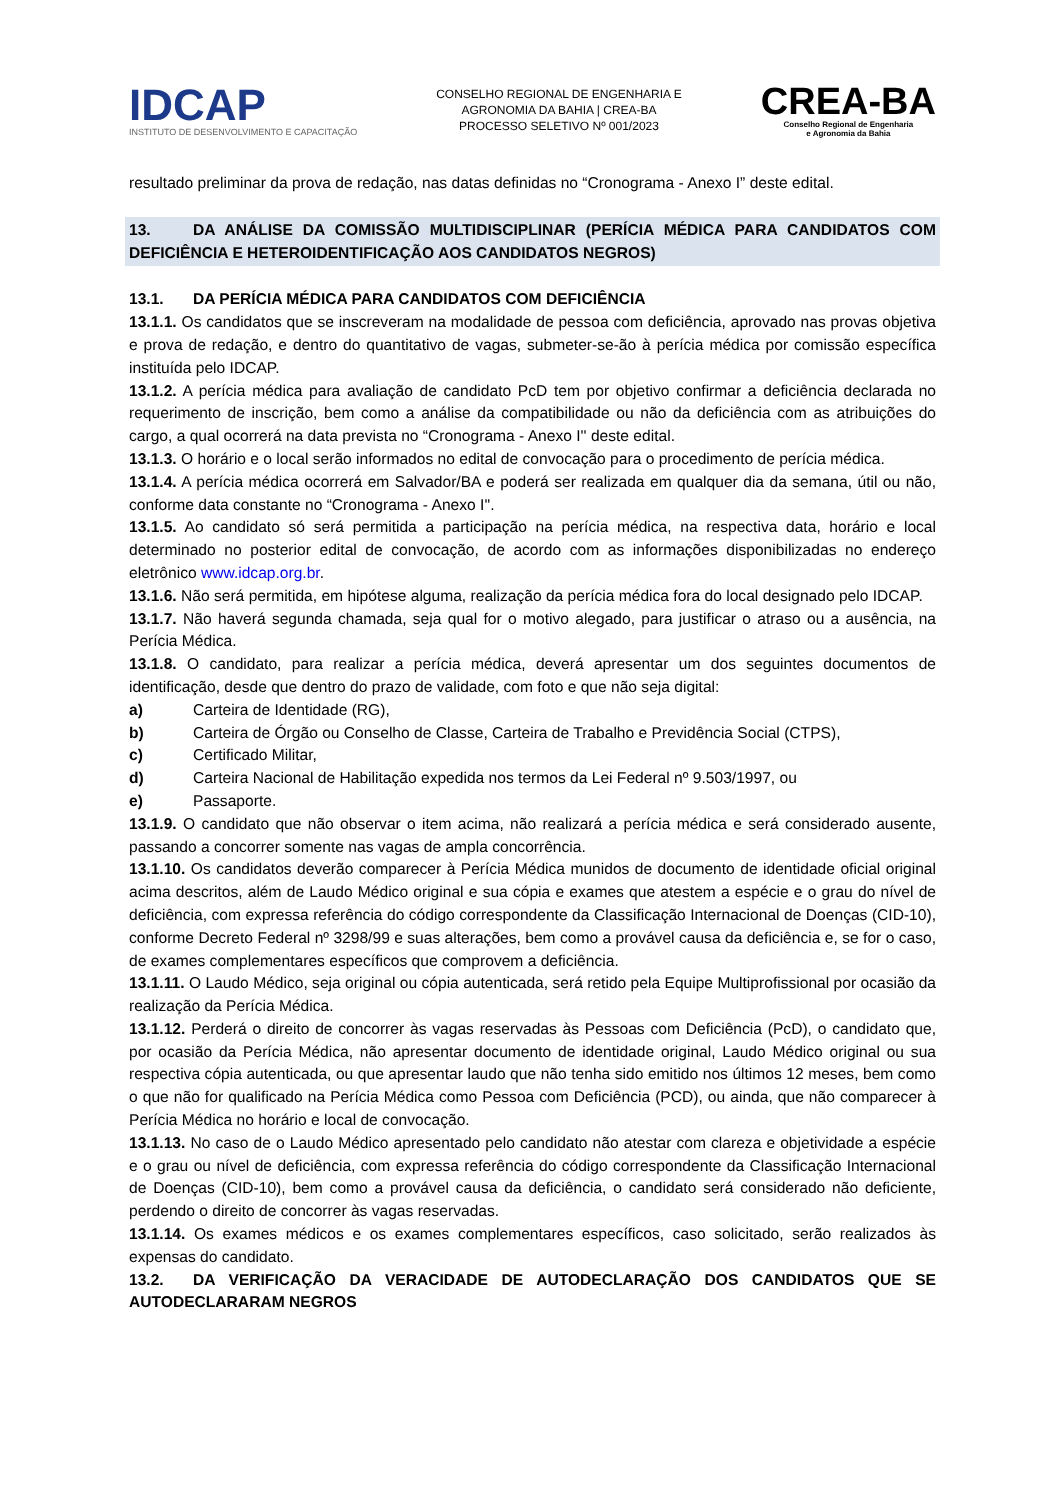IDCAP
INSTITUTO DE DESENVOLVIMENTO E CAPACITAÇÃO
CONSELHO REGIONAL DE ENGENHARIA E
AGRONOMIA DA BAHIA | CREA-BA
PROCESSO SELETIVO Nº 001/2023
CREA-BA
Conselho Regional de Engenharia
e Agronomia da Bahia
resultado preliminar da prova de redação, nas datas definidas no “Cronograma - Anexo I” deste edital.
13. DA ANÁLISE DA COMISSÃO MULTIDISCIPLINAR (PERÍCIA MÉDICA PARA CANDIDATOS COM DEFICIÊNCIA E HETEROIDENTIFICAÇÃO AOS CANDIDATOS NEGROS)
13.1. DA PERÍCIA MÉDICA PARA CANDIDATOS COM DEFICIÊNCIA
13.1.1. Os candidatos que se inscreveram na modalidade de pessoa com deficiência, aprovado nas provas objetiva e prova de redação, e dentro do quantitativo de vagas, submeter-se-ão à perícia médica por comissão específica instituída pelo IDCAP.
13.1.2. A perícia médica para avaliação de candidato PcD tem por objetivo confirmar a deficiência declarada no requerimento de inscrição, bem como a análise da compatibilidade ou não da deficiência com as atribuições do cargo, a qual ocorrerá na data prevista no “Cronograma - Anexo I'' deste edital.
13.1.3. O horário e o local serão informados no edital de convocação para o procedimento de perícia médica.
13.1.4. A perícia médica ocorrerá em Salvador/BA e poderá ser realizada em qualquer dia da semana, útil ou não, conforme data constante no “Cronograma - Anexo I''.
13.1.5. Ao candidato só será permitida a participação na perícia médica, na respectiva data, horário e local determinado no posterior edital de convocação, de acordo com as informações disponibilizadas no endereço eletrônico www.idcap.org.br.
13.1.6. Não será permitida, em hipótese alguma, realização da perícia médica fora do local designado pelo IDCAP.
13.1.7. Não haverá segunda chamada, seja qual for o motivo alegado, para justificar o atraso ou a ausência, na Perícia Médica.
13.1.8. O candidato, para realizar a perícia médica, deverá apresentar um dos seguintes documentos de identificação, desde que dentro do prazo de validade, com foto e que não seja digital:
a) Carteira de Identidade (RG),
b) Carteira de Órgão ou Conselho de Classe, Carteira de Trabalho e Previdência Social (CTPS),
c) Certificado Militar,
d) Carteira Nacional de Habilitação expedida nos termos da Lei Federal nº 9.503/1997, ou
e) Passaporte.
13.1.9. O candidato que não observar o item acima, não realizará a perícia médica e será considerado ausente, passando a concorrer somente nas vagas de ampla concorrência.
13.1.10. Os candidatos deverão comparecer à Perícia Médica munidos de documento de identidade oficial original acima descritos, além de Laudo Médico original e sua cópia e exames que atestem a espécie e o grau do nível de deficiência, com expressa referência do código correspondente da Classificação Internacional de Doenças (CID-10), conforme Decreto Federal nº 3298/99 e suas alterações, bem como a provável causa da deficiência e, se for o caso, de exames complementares específicos que comprovem a deficiência.
13.1.11. O Laudo Médico, seja original ou cópia autenticada, será retido pela Equipe Multiprofissional por ocasião da realização da Perícia Médica.
13.1.12. Perderá o direito de concorrer às vagas reservadas às Pessoas com Deficiência (PcD), o candidato que, por ocasião da Perícia Médica, não apresentar documento de identidade original, Laudo Médico original ou sua respectiva cópia autenticada, ou que apresentar laudo que não tenha sido emitido nos últimos 12 meses, bem como o que não for qualificado na Perícia Médica como Pessoa com Deficiência (PCD), ou ainda, que não comparecer à Perícia Médica no horário e local de convocação.
13.1.13. No caso de o Laudo Médico apresentado pelo candidato não atestar com clareza e objetividade a espécie e o grau ou nível de deficiência, com expressa referência do código correspondente da Classificação Internacional de Doenças (CID-10), bem como a provável causa da deficiência, o candidato será considerado não deficiente, perdendo o direito de concorrer às vagas reservadas.
13.1.14. Os exames médicos e os exames complementares específicos, caso solicitado, serão realizados às expensas do candidato.
13.2. DA VERIFICAÇÃO DA VERACIDADE DE AUTODECLARAÇÃO DOS CANDIDATOS QUE SE AUTODECLARARAM NEGROS